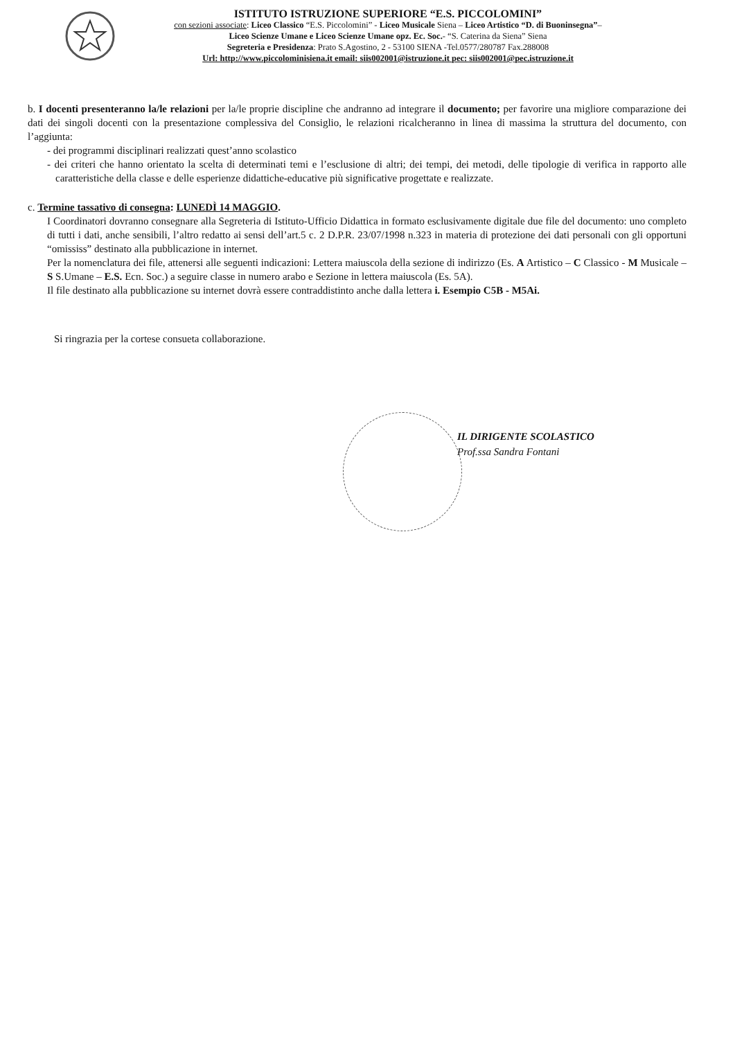ISTITUTO ISTRUZIONE SUPERIORE “E.S. PICCOLOMINI”
con sezioni associate: Liceo Classico “E.S. Piccolomini” - Liceo Musicale Siena – Liceo Artistico “D. di Buoninsegna”–
Liceo Scienze Umane e Liceo Scienze Umane opz. Ec. Soc.- “S. Caterina da Siena” Siena
Segreteria e Presidenza: Prato S.Agostino, 2 - 53100 SIENA -Tel.0577/280787 Fax.288008
Url: http://www.piccolominisiena.it email: siis002001@istruzione.it pec: siis002001@pec.istruzione.it
b. I docenti presenteranno la/le relazioni per la/le proprie discipline che andranno ad integrare il documento; per favorire una migliore comparazione dei dati dei singoli docenti con la presentazione complessiva del Consiglio, le relazioni ricalcheranno in linea di massima la struttura del documento, con l’aggiunta:
- dei programmi disciplinari realizzati quest’anno scolastico
- dei criteri che hanno orientato la scelta di determinati temi e l’esclusione di altri; dei tempi, dei metodi, delle tipologie di verifica in rapporto alle caratteristiche della classe e delle esperienze didattiche-educative più significative progettate e realizzate.
c. Termine tassativo di consegna: LUNEDÌ 14 MAGGIO.
I Coordinatori dovranno consegnare alla Segreteria di Istituto-Ufficio Didattica in formato esclusivamente digitale due file del documento: uno completo di tutti i dati, anche sensibili, l’altro redatto ai sensi dell’art.5 c. 2 D.P.R. 23/07/1998 n.323 in materia di protezione dei dati personali con gli opportuni “omississ” destinato alla pubblicazione in internet.
Per la nomenclatura dei file, attenersi alle seguenti indicazioni: Lettera maiuscola della sezione di indirizzo (Es. A Artistico – C Classico - M Musicale – S S.Umane – E.S. Ecn. Soc.) a seguire classe in numero arabo e Sezione in lettera maiuscola (Es. 5A).
Il file destinato alla pubblicazione su internet dovrà essere contraddistinto anche dalla lettera i. Esempio C5B - M5Ai.
Si ringrazia per la cortese consueta collaborazione.
IL DIRIGENTE SCOLASTICO
Prof.ssa Sandra Fontani